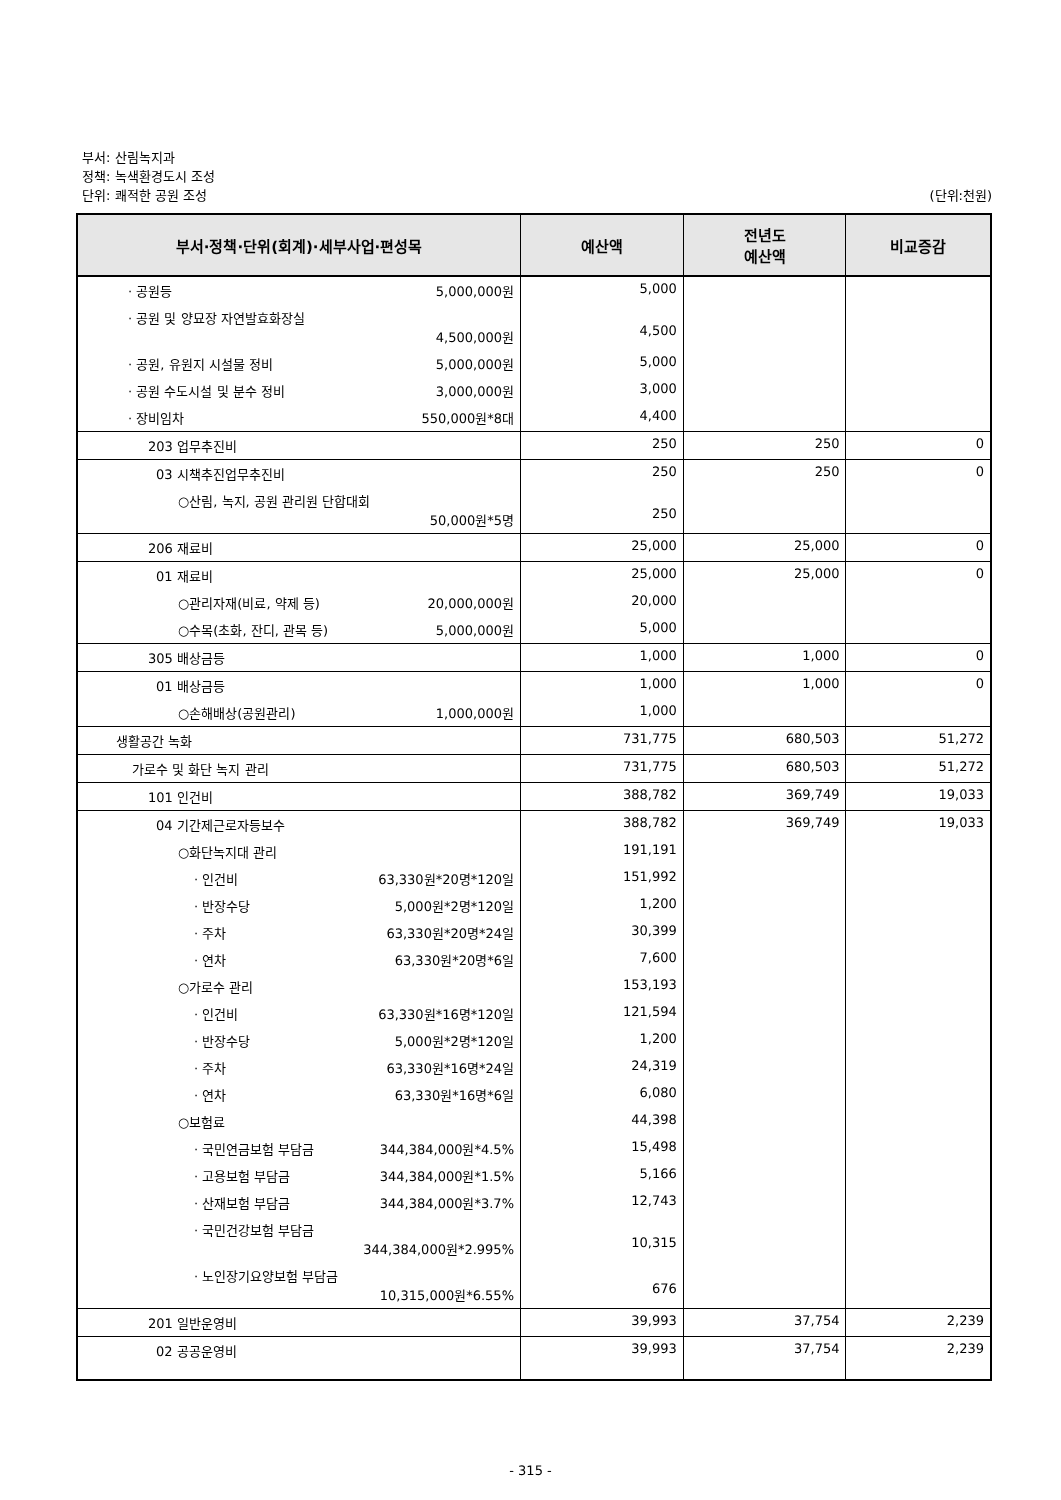부서: 산림녹지과
정책: 녹색환경도시 조성
단위: 쾌적한 공원 조성 (단위:천원)
| 부서·정책·단위(회계)·세부사업·편성목 | 예산액 | 전년도 예산액 | 비교증감 |
| --- | --- | --- | --- |
| · 공원등 5,000,000원 | 5,000 | | |
| · 공원 및 양묘장 자연발효화장실 4,500,000원 | 4,500 | | |
| · 공원, 유원지 시설물 정비 5,000,000원 | 5,000 | | |
| · 공원 수도시설 및 분수 정비 3,000,000원 | 3,000 | | |
| · 장비임차 550,000원*8대 | 4,400 | | |
| 203 업무추진비 | 250 | 250 | 0 |
| 03 시책추진업무추진비 | 250 | 250 | 0 |
| ○산림, 녹지, 공원 관리원 단합대회 50,000원*5명 | 250 | | |
| 206 재료비 | 25,000 | 25,000 | 0 |
| 01 재료비 | 25,000 | 25,000 | 0 |
| ○관리자재(비료, 약제 등) 20,000,000원 | 20,000 | | |
| ○수목(초화, 잔디, 관목 등) 5,000,000원 | 5,000 | | |
| 305 배상금등 | 1,000 | 1,000 | 0 |
| 01 배상금등 | 1,000 | 1,000 | 0 |
| ○손해배상(공원관리) 1,000,000원 | 1,000 | | |
| 생활공간 녹화 | 731,775 | 680,503 | 51,272 |
| 가로수 및 화단 녹지 관리 | 731,775 | 680,503 | 51,272 |
| 101 인건비 | 388,782 | 369,749 | 19,033 |
| 04 기간제근로자등보수 | 388,782 | 369,749 | 19,033 |
| ○화단녹지대 관리 | 191,191 | | |
| · 인건비 63,330원*20명*120일 | 151,992 | | |
| · 반장수당 5,000원*2명*120일 | 1,200 | | |
| · 주차 63,330원*20명*24일 | 30,399 | | |
| · 연차 63,330원*20명*6일 | 7,600 | | |
| ○가로수 관리 | 153,193 | | |
| · 인건비 63,330원*16명*120일 | 121,594 | | |
| · 반장수당 5,000원*2명*120일 | 1,200 | | |
| · 주차 63,330원*16명*24일 | 24,319 | | |
| · 연차 63,330원*16명*6일 | 6,080 | | |
| ○보험료 | 44,398 | | |
| · 국민연금보험 부담금 344,384,000원*4.5% | 15,498 | | |
| · 고용보험 부담금 344,384,000원*1.5% | 5,166 | | |
| · 산재보험 부담금 344,384,000원*3.7% | 12,743 | | |
| · 국민건강보험 부담금 344,384,000원*2.995% | 10,315 | | |
| · 노인장기요양보험 부담금 10,315,000원*6.55% | 676 | | |
| 201 일반운영비 | 39,993 | 37,754 | 2,239 |
| 02 공공운영비 | 39,993 | 37,754 | 2,239 |
- 315 -